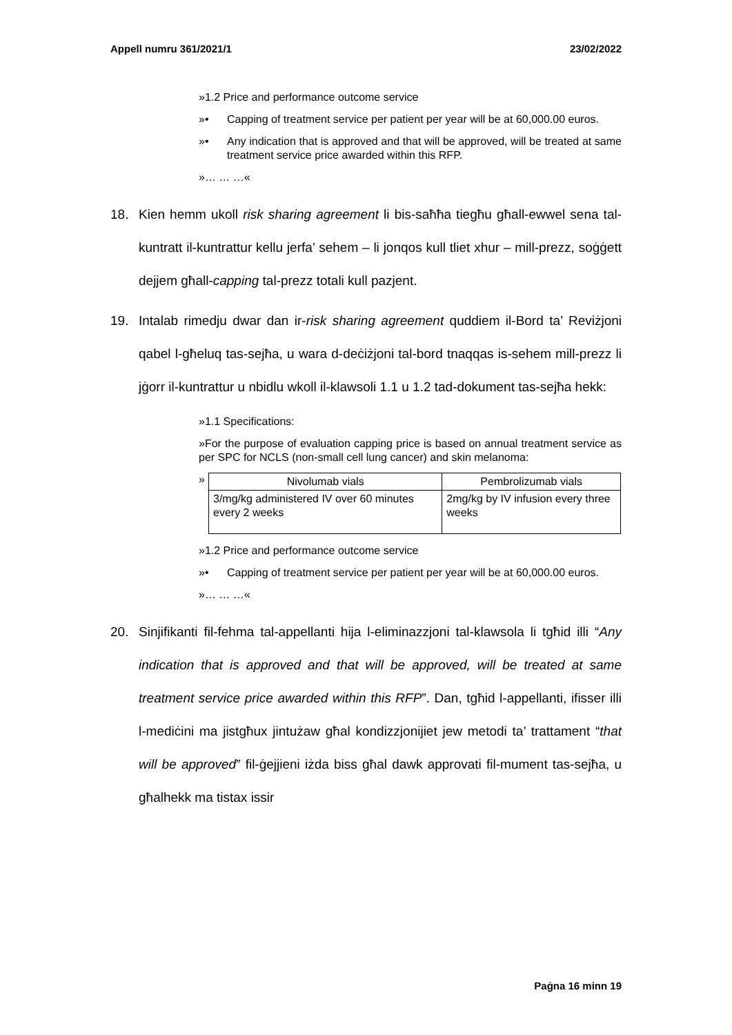Appell numru 361/2021/1 23/02/2022
»1.2 Price and performance outcome service
»• Capping of treatment service per patient per year will be at 60,000.00 euros.
»• Any indication that is approved and that will be approved, will be treated at same treatment service price awarded within this RFP.
»… … …«
18. Kien hemm ukoll risk sharing agreement li bis-saħħa tiegħu għall-ewwel sena tal-kuntratt il-kuntrattur kellu jerfa’ sehem – li jonqos kull tliet xhur – mill-prezz, soġġett dejjem għall-capping tal-prezz totali kull pazjent.
19. Intalab rimedju dwar dan ir-risk sharing agreement quddiem il-Bord ta’ Reviżjoni qabel l-għeluq tas-sejħa, u wara d-deċiżjoni tal-bord tnaqqas is-sehem mill-prezz li jġorr il-kuntrattur u nbidlu wkoll il-klawsoli 1.1 u 1.2 tad-dokument tas-sejħa hekk:
»1.1 Specifications:
»For the purpose of evaluation capping price is based on annual treatment service as per SPC for NCLS (non-small cell lung cancer) and skin melanoma:
»
| Nivolumab vials | Pembrolizumab vials |
| --- | --- |
| 3/mg/kg administered IV over 60 minutes every 2 weeks | 2mg/kg by IV infusion every three weeks |
»1.2 Price and performance outcome service
»• Capping of treatment service per patient per year will be at 60,000.00 euros.
»… … …«
20. Sinjifikanti fil-fehma tal-appellanti hija l-eliminazzjoni tal-klawsola li tgħid illi “Any indication that is approved and that will be approved, will be treated at same treatment service price awarded within this RFP”. Dan, tgħid l-appellanti, ifisser illi l-mediċini ma jistgħux jintużaw għal kondizz­jonijiet jew metodi ta’ trattament “that will be approved” fil-ġejjieni iżda biss għal dawk approvati fil-mument tas-sejħa, u għalhekk ma tistax issir
Paġna 16 minn 19